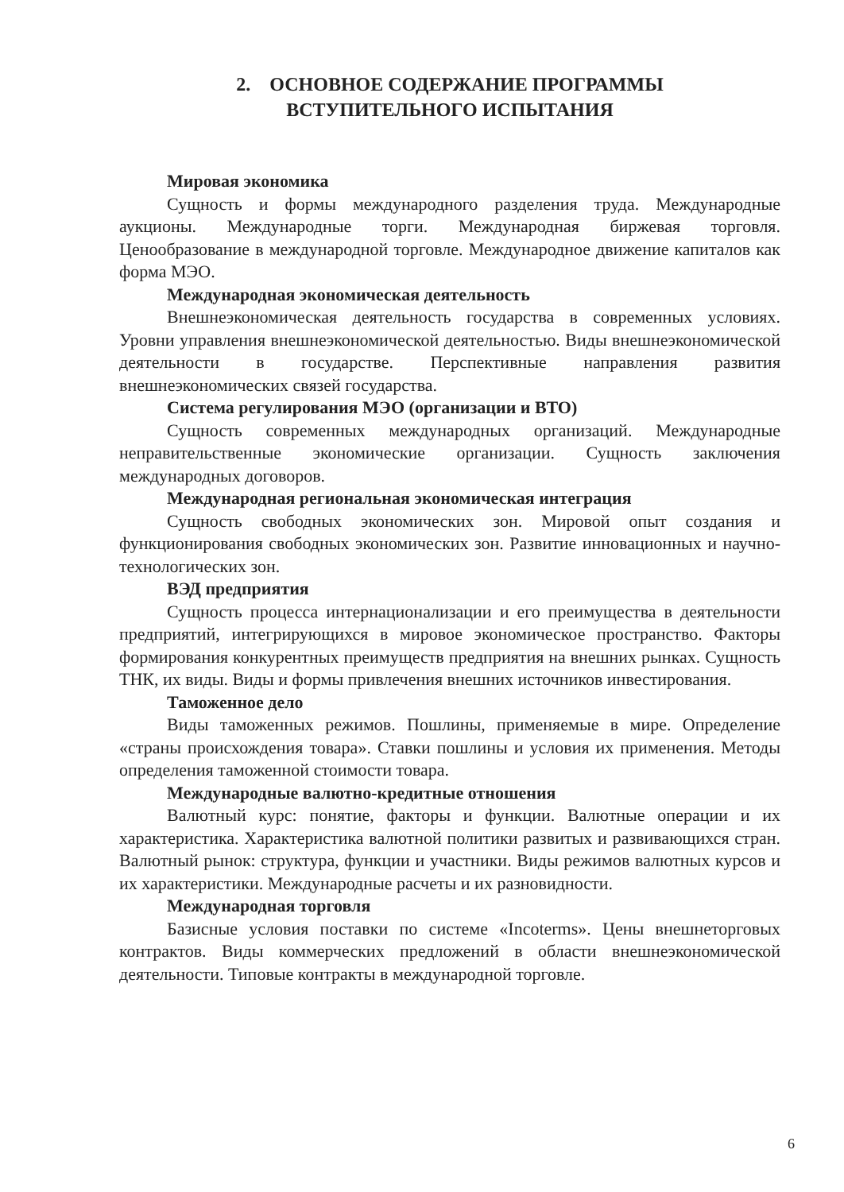2. ОСНОВНОЕ СОДЕРЖАНИЕ ПРОГРАММЫ
ВСТУПИТЕЛЬНОГО ИСПЫТАНИЯ
Мировая экономика
Сущность и формы международного разделения труда. Международные аукционы. Международные торги. Международная биржевая торговля. Ценообразование в международной торговле. Международное движение капиталов как форма МЭО.
Международная экономическая деятельность
Внешнеэкономическая деятельность государства в современных условиях. Уровни управления внешнеэкономической деятельностью. Виды внешнеэкономической деятельности в государстве. Перспективные направления развития внешнеэкономических связей государства.
Система регулирования МЭО (организации и ВТО)
Сущность современных международных организаций. Международные неправительственные экономические организации. Сущность заключения международных договоров.
Международная региональная экономическая интеграция
Сущность свободных экономических зон. Мировой опыт создания и функционирования свободных экономических зон. Развитие инновационных и научно-технологических зон.
ВЭД предприятия
Сущность процесса интернационализации и его преимущества в деятельности предприятий, интегрирующихся в мировое экономическое пространство. Факторы формирования конкурентных преимуществ предприятия на внешних рынках. Сущность ТНК, их виды. Виды и формы привлечения внешних источников инвестирования.
Таможенное дело
Виды таможенных режимов. Пошлины, применяемые в мире. Определение «страны происхождения товара». Ставки пошлины и условия их применения. Методы определения таможенной стоимости товара.
Международные валютно-кредитные отношения
Валютный курс: понятие, факторы и функции. Валютные операции и их характеристика. Характеристика валютной политики развитых и развивающихся стран. Валютный рынок: структура, функции и участники. Виды режимов валютных курсов и их характеристики. Международные расчеты и их разновидности.
Международная торговля
Базисные условия поставки по системе «Incoterms». Цены внешнеторговых контрактов. Виды коммерческих предложений в области внешнеэкономической деятельности. Типовые контракты в международной торговле.
6